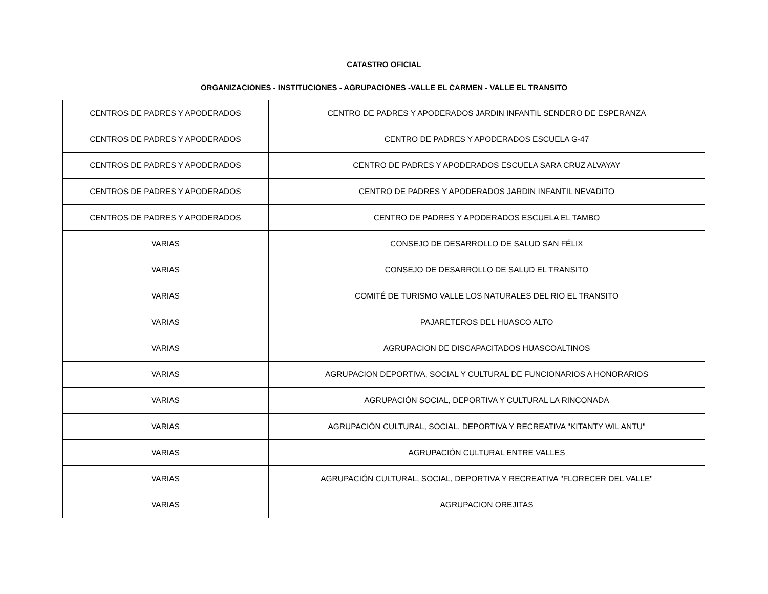CATASTRO OFICIAL
ORGANIZACIONES - INSTITUCIONES - AGRUPACIONES -VALLE EL CARMEN - VALLE EL TRANSITO
| CENTROS DE PADRES Y APODERADOS | CENTRO DE PADRES Y APODERADOS JARDIN INFANTIL SENDERO DE ESPERANZA |
| CENTROS DE PADRES Y APODERADOS | CENTRO DE PADRES Y APODERADOS ESCUELA G-47 |
| CENTROS DE PADRES Y APODERADOS | CENTRO DE PADRES Y APODERADOS ESCUELA SARA CRUZ ALVAYAY |
| CENTROS DE PADRES Y APODERADOS | CENTRO DE PADRES Y APODERADOS JARDIN INFANTIL NEVADITO |
| CENTROS DE PADRES Y APODERADOS | CENTRO DE PADRES Y APODERADOS ESCUELA EL TAMBO |
| VARIAS | CONSEJO DE DESARROLLO DE SALUD SAN FÉLIX |
| VARIAS | CONSEJO DE DESARROLLO DE SALUD EL TRANSITO |
| VARIAS | COMITÉ DE TURISMO VALLE LOS NATURALES DEL RIO EL TRANSITO |
| VARIAS | PAJARETEROS DEL HUASCO ALTO |
| VARIAS | AGRUPACION DE DISCAPACITADOS HUASCOALTINOS |
| VARIAS | AGRUPACION DEPORTIVA, SOCIAL Y CULTURAL DE FUNCIONARIOS A HONORARIOS |
| VARIAS | AGRUPACIÓN SOCIAL, DEPORTIVA Y CULTURAL LA RINCONADA |
| VARIAS | AGRUPACIÓN CULTURAL, SOCIAL, DEPORTIVA Y RECREATIVA "KITANTY WIL ANTU" |
| VARIAS | AGRUPACIÓN CULTURAL ENTRE VALLES |
| VARIAS | AGRUPACIÓN CULTURAL, SOCIAL, DEPORTIVA Y RECREATIVA "FLORECER DEL VALLE" |
| VARIAS | AGRUPACION OREJITAS |